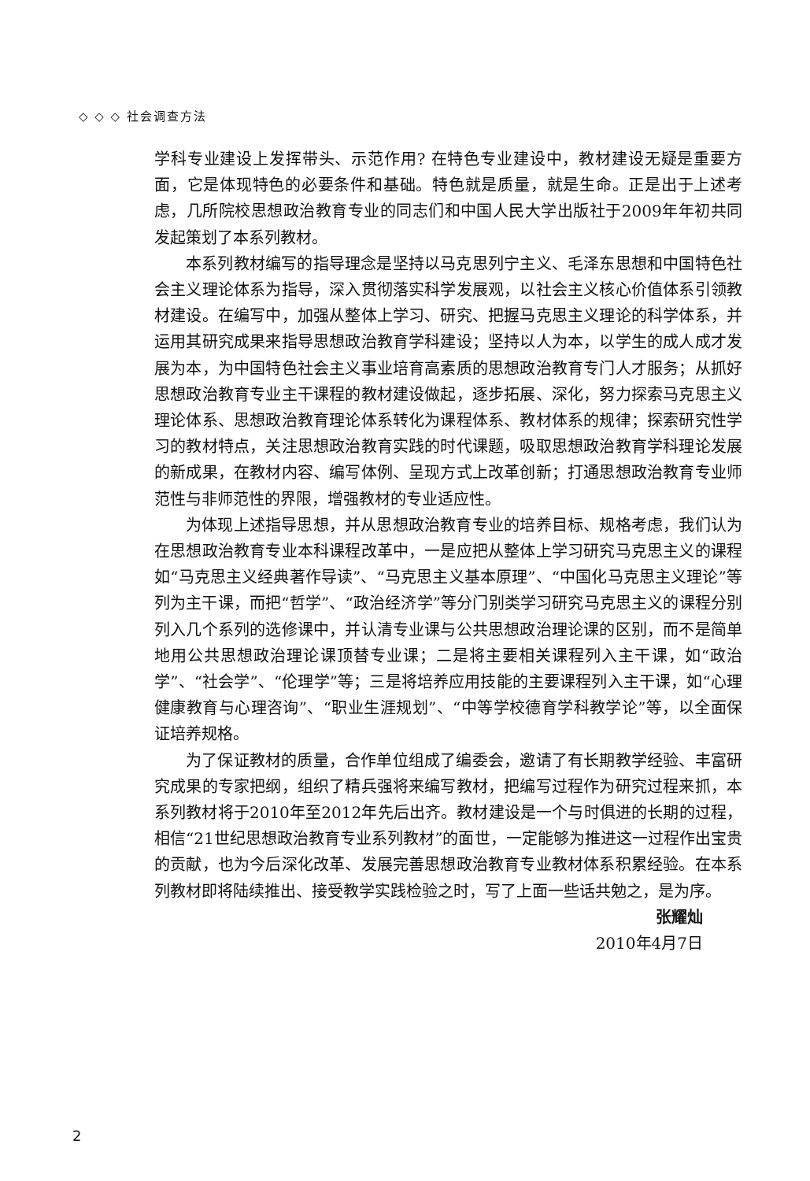◇ ◇ ◇ 社会调查方法
学科专业建设上发挥带头、示范作用? 在特色专业建设中，教材建设无疑是重要方面，它是体现特色的必要条件和基础。特色就是质量，就是生命。正是出于上述考虑，几所院校思想政治教育专业的同志们和中国人民大学出版社于2009年年初共同发起策划了本系列教材。
本系列教材编写的指导理念是坚持以马克思列宁主义、毛泽东思想和中国特色社会主义理论体系为指导，深入贯彻落实科学发展观，以社会主义核心价值体系引领教材建设。在编写中，加强从整体上学习、研究、把握马克思主义理论的科学体系，并运用其研究成果来指导思想政治教育学科建设；坚持以人为本，以学生的成人成才发展为本，为中国特色社会主义事业培育高素质的思想政治教育专门人才服务；从抓好思想政治教育专业主干课程的教材建设做起，逐步拓展、深化，努力探索马克思主义理论体系、思想政治教育理论体系转化为课程体系、教材体系的规律；探索研究性学习的教材特点，关注思想政治教育实践的时代课题，吸取思想政治教育学科理论发展的新成果，在教材内容、编写体例、呈现方式上改革创新；打通思想政治教育专业师范性与非师范性的界限，增强教材的专业适应性。
为体现上述指导思想，并从思想政治教育专业的培养目标、规格考虑，我们认为在思想政治教育专业本科课程改革中，一是应把从整体上学习研究马克思主义的课程如“马克思主义经典著作导读”、“马克思主义基本原理”、“中国化马克思主义理论”等列为主干课，而把“哲学”、“政治经济学”等分门别类学习研究马克思主义的课程分别列入几个系列的选修课中，并认清专业课与公共思想政治理论课的区别，而不是简单地用公共思想政治理论课顶替专业课；二是将主要相关课程列入主干课，如“政治学”、“社会学”、“伦理学”等；三是将培养应用技能的主要课程列入主干课，如“心理健康教育与心理咨询”、“职业生涯规划”、“中等学校德育学科教学论”等，以全面保证培养规格。
为了保证教材的质量，合作单位组成了编委会，邀请了有长期教学经验、丰富研究成果的专家把纲，组织了精兵强将来编写教材，把编写过程作为研究过程来抓，本系列教材将于2010年至2012年先后出齐。教材建设是一个与时俱进的长期的过程，相信“21世纪思想政治教育专业系列教材”的面世，一定能够为推进这一过程作出宝贵的贡献，也为今后深化改革、发展完善思想政治教育专业教材体系积累经验。在本系列教材即将陆续推出、接受教学实践检验之时，写了上面一些话共勉之，是为序。
张耀灿
2010年4月7日
2